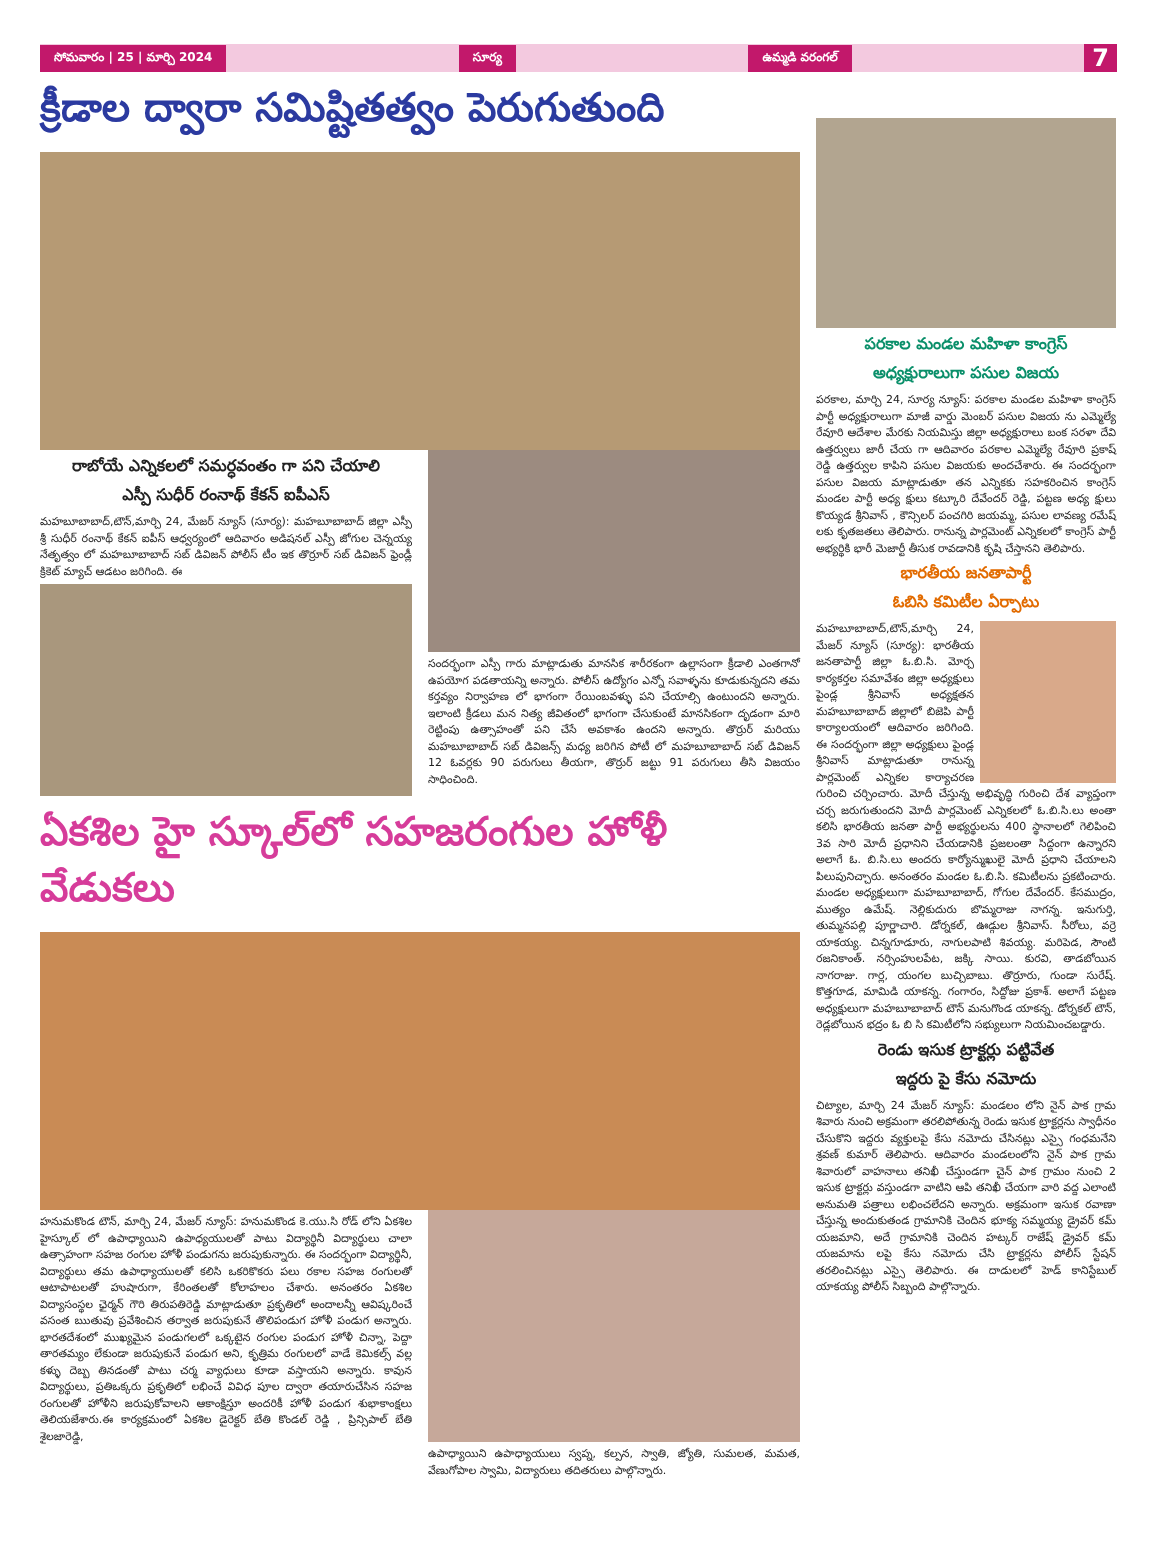సోమవారం | 25 | మార్చి 2024 సూర్య ఉమ్మడి వరంగల్ 7
క్రీడాల ద్వారా సమిష్టితత్వం పెరుగుతుంది
రాబోయే ఎన్నికలలో సమర్ధవంతం గా పని చేయాలి
ఎస్పీ సుధీర్ రంనాథ్ కేకన్ ఐపీఎస్
మహబూబాబాద్,టౌన్,మార్చి 24, మేజర్ న్యూస్ (సూర్య): మహబూబాబాద్ జిల్లా ఎస్పీ శ్రీ సుధీర్ రంనాథ్ కేకన్ ఐపీస్ ఆధ్వర్యంలో ఆదివారం అడిషనల్ ఎస్పీ జోగుల చెన్నయ్య నేతృత్వం లో మహబూబాబాద్ సబ్ డివిజన్ పోలీస్ టీం ఇక తొర్రూర్ సబ్ డివిజన్ ఫ్రెండ్లీ క్రికెట్ మ్యాచ్ ఆడటం జరిగింది. ఈ
సందర్భంగా ఎస్పీ గారు మాట్లాడుతు మానసిక శారీరకంగా ఉల్లాసంగా క్రీడాలి ఎంతగానో ఉపయోగ పడతాయన్ని అన్నారు. పోలీస్ ఉద్యోగం ఎన్నో సవాళ్ళను కూడుకున్నదని తమ కర్తవ్యం నిర్వాహణ లో భాగంగా రేయింబవళ్ళు పని చేయాల్సి ఉంటుందని అన్నారు. ఇలాంటి క్రీడలు మన నిత్య జీవితంలో భాగంగా చేసుకుంటే మానసికంగా దృడంగా మారి రెట్టింపు ఉత్సాహంతో పని చేసే అవకాశం ఉందని అన్నారు. తొర్రుర్ మరియు మహబూబాబాద్ సబ్ డివిజన్స్ మధ్య జరిగిన పోటీ లో మహబూబాబాద్ సబ్ డివిజన్ 12 ఓవర్లకు 90 పరుగులు తీయగా, తొర్రుర్ జట్టు 91 పరుగులు తీసి విజయం సాధించింది.
ఏకశిల హై స్కూల్‌లో సహజరంగుల హోళీ వేడుకలు
హనుమకొండ టౌన్, మార్చి 24, మేజర్ న్యూస్: హనుమకొండ కె.యు.సి రోడ్ లోని ఏకశిల హైస్కూల్ లో ఉపాధ్యాయిని ఉపాధ్యయులతో పాటు విద్యార్థినీ విద్యార్థులు చాలా ఉత్సాహంగా సహజ రంగుల హోళీ పండుగను జరుపుకున్నారు. ఈ సందర్భంగా విద్యార్థినీ, విద్యార్థులు తమ ఉపాధ్యాయులతో కలిసి ఒకరికొకరు పలు రకాల సహజ రంగులతో ఆటాపాటలతో హుషారుగా, కేరింతలతో కోలాహలం చేశారు. అనంతరం ఏకశిల విద్యాసంస్థల ఛైర్మన్ గౌరి తిరుపతిరెడ్డి మాట్లాడుతూ ప్రకృతిలో అందాలన్నీ ఆవిష్కరించే వసంత ఋతువు ప్రవేశించిన తర్వాత జరుపుకునే తొలిపండుగ హోళీ పండుగ అన్నారు. భారతదేశంలో ముఖ్యమైన పండుగలలో ఒక్కటైన రంగుల పండుగ హోళీ చిన్నా, పెద్దా తారతమ్యం లేకుండా జరుపుకునే పండుగ అని, కృత్రిమ రంగులలో వాడే కెమికల్స్ వల్ల కళ్ళు దెబ్బ తినడంతో పాటు చర్మ వ్యాధులు కూడా వస్తాయని అన్నారు. కావున విద్యార్థులు, ప్రతిఒక్కరు ప్రకృతిలో లభించే వివిధ పూల ద్వారా తయారుచేసిన సహజ రంగులతో హోళీని జరుపుకోవాలని ఆకాంక్షిస్తూ అందరికీ హోళీ పండుగ శుభాకాంక్షలు తెలియజేశారు.ఈ కార్యక్రమంలో ఏకశిల డైరెక్టర్ బేతి కొండల్ రెడ్డి , ప్రిన్సిపాల్ బేతి శైలజారెడ్డి,
ఉపాధ్యాయిని ఉపాధ్యాయులు స్వప్న, కల్పన, స్వాతి, జ్యోతి, సుమలత, మమత, వేణుగోపాల స్వామి, విద్యారులు తదితరులు పాల్గొన్నారు.
పరకాల మండల మహిళా కాంగ్రెస్
అధ్యక్షురాలుగా పసుల విజయ
పరకాల, మార్చి 24, సూర్య న్యూస్: పరకాల మండల మహిళా కాంగ్రెస్ పార్టీ అధ్యక్షురాలుగా మాజీ వార్డు మెంబర్ పసుల విజయ ను ఎమ్మెల్యే రేవూరి ఆదేశాల మేరకు నియమిస్తు జిల్లా అధ్యక్షురాలు బంక సరళా దేవి ఉత్తర్వులు జారీ చేయ గా ఆదివారం పరకాల ఎమ్మెల్యే రేవూరి ప్రకాష్ రెడ్డి ఉత్తర్వుల కాపిని పసుల విజయకు అందచేశారు. ఈ సందర్భంగా పసుల విజయ మాట్లాడుతూ తన ఎన్నికకు సహకరించిన కాంగ్రెస్ మండల పార్టీ అధ్య క్షులు కట్కూరి దేవేందర్ రెడ్డి, పట్టణ అధ్య క్షులు కొయ్యడ శ్రీనివాస్ , కౌన్సిలర్ పంచగిరి జయమ్మ, పసుల లావణ్య రమేష్ లకు కృతజతలు తెలిపారు. రానున్న పార్లమెంట్ ఎన్నికలలో కాంగ్రెస్ పార్టీ అభ్యర్థికి భారీ మెజార్టీ తీసుక రావడానికి కృషి చేస్తానని తెలిపారు.
భారతీయ జనతాపార్టీ
ఓబిసి కమిటీల ఏర్పాటు
మహబూబాబాద్,టౌన్,మార్చి 24, మేజర్ న్యూస్ (సూర్య): భారతీయ జనతాపార్టీ జిల్లా ఓ.బి.సి. మోర్చ కార్యకర్తల సమావేశం జిల్లా అధ్యక్షులు పైండ్ల శ్రీనివాస్ అధ్యక్షతన మహబూబాబాద్ జిల్లాలో బిజెపి పార్టీ కార్యాలయంలో ఆదివారం జరిగింది. ఈ సందర్భంగా జిల్లా అధ్యక్షులు పైండ్ల శ్రీనివాస్ మాట్లాడుతూ రానున్న పార్లమెంట్ ఎన్నికల కార్యాచరణ గురించి చర్చించారు. మోదీ చేస్తున్న అభివృద్ధి గురించి దేశ వ్యాప్తంగా చర్చ జరుగుతుందని మోదీ పార్లమెంట్ ఎన్నికలలో ఓ.బి.సి.లు అంతా కలిసి భారతీయ జనతా పార్టీ అభ్యర్థులను 400 స్థానాలలో గెలిపించి 3వ సారి మోదీ ప్రధానిని చేయడానికి ప్రజలంతా సిద్దంగా ఉన్నారని అలాగే ఓ. బి.సి.లు అందరు కార్యోన్ముఖులై మోదీ ప్రధాని చేయాలని పిలుపునిచ్చారు. అనంతరం మండల ఓ.బి.సి. కమిటీలను ప్రకటించారు. మండల అధ్యక్షులుగా మహబూబాబాద్, గోగుల దేవేందర్. కేసముద్రం, ముత్యం ఉమేష్. నెల్లికుదురు బొమ్మరాజు నాగన్న. ఇనుగుర్తి, తుమ్మనపల్లి పూర్ణాచారి. డోర్నకల్, ఊడ్గుల శ్రీనివాస్. సీరోలు, వర్రె యాకయ్య. చిన్నగూడూరు, నాగులపాటి శివయ్య. మరిపెడ, సౌంటి రజనికాంత్. నర్సింహులపేట, జక్కి సాయి. కురవి, తాడబోయిన నాగరాజు. గార్ల, యంగల బుచ్చిబాబు. తొర్రూరు, గుండా సురేష్. కొత్తగూడ, మామిడి యాకన్న. గంగారం, సిద్దోజు ప్రకాశ్. అలాగే పట్టణ అధ్యక్షులుగా మహబూబాబాద్ టౌన్ మనుగొండ యాకన్న. డోర్నకల్ టౌన్, రెడ్లబోయిన భద్రం ఓ బి సి కమిటీలోని సభ్యులుగా నియమించబడ్డారు.
రెండు ఇసుక ట్రాక్టర్లు పట్టివేత
ఇద్దరు పై కేసు నమోదు
చిట్యాల, మార్చి 24 మేజర్ న్యూస్: మండలం లోని నైన్ పాక గ్రామ శివారు నుంచి అక్రమంగా తరలిపోతున్న రెండు ఇసుక ట్రాక్టర్లను స్వాధీనం చేసుకొని ఇద్దరు వ్యక్తులపై కేసు నమోదు చేసినట్లు ఎస్సై గంధమనేని శ్రవణ్ కుమార్ తెలిపారు. ఆదివారం మండలంలోని నైన్ పాక గ్రామ శివారులో వాహనాలు తనిఖీ చేస్తుండగా చైన్ పాక గ్రామం నుంచి 2 ఇసుక ట్రాక్టర్లు వస్తుండగా వాటిని ఆపి తనిఖీ చేయగా వారి వద్ద ఎలాంటి అనుమతి పత్రాలు లభించలేదని అన్నారు. అక్రమంగా ఇసుక రవాణా చేస్తున్న అందుకుతండ గ్రామానికి చెందిన భూక్య సమ్మయ్య డ్రైవర్ కమ్ యజమాని, అదే గ్రామానికి చెందిన హట్కర్ రాజేష్ డ్రైవర్ కమ్ యజమాను లపై కేసు నమోదు చేసి ట్రాక్టర్లను పోలీస్ స్టేషన్ తరలించినట్లు ఎస్సై తెలిపారు. ఈ దాడులలో హెడ్ కానిస్టేబుల్ యాకయ్య పోలీస్ సిబ్బంది పాల్గొన్నారు.